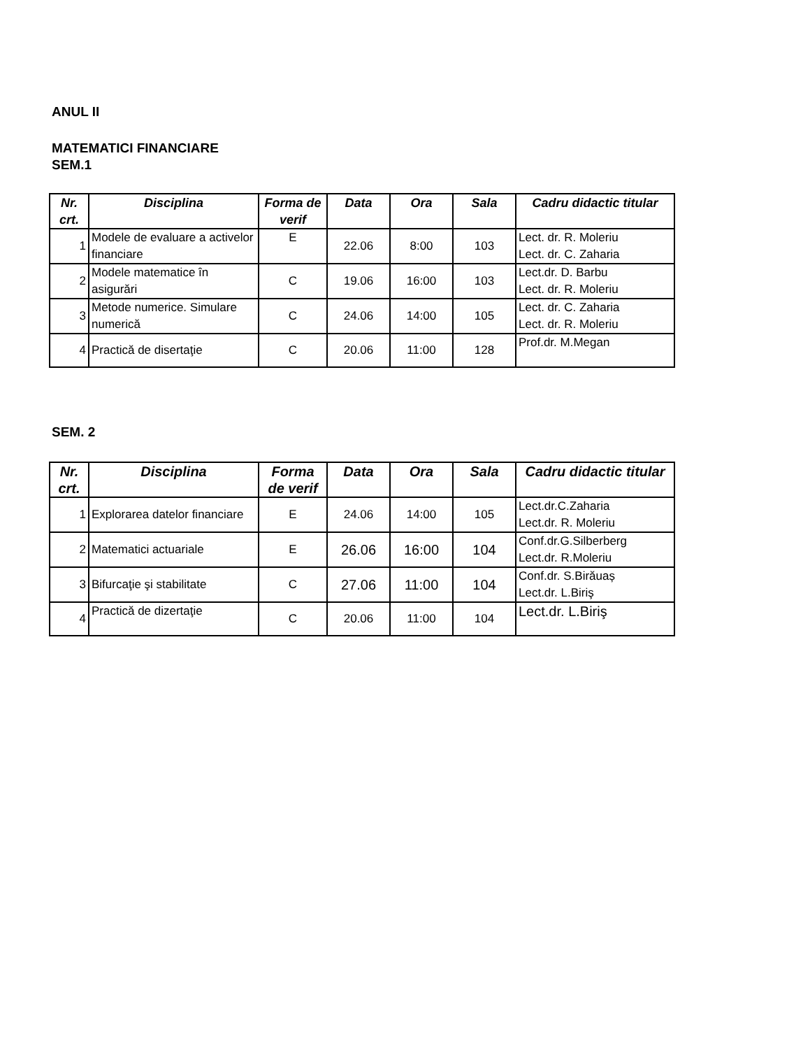ANUL II
MATEMATICI FINANCIARE
SEM.1
| Nr. crt. | Disciplina | Forma de verif | Data | Ora | Sala | Cadru didactic titular |
| --- | --- | --- | --- | --- | --- | --- |
| 1 | Modele de evaluare a activelor financiare | E | 22.06 | 8:00 | 103 | Lect. dr. R. Moleriu Lect. dr. C. Zaharia |
| 2 | Modele matematice în asigurări | C | 19.06 | 16:00 | 103 | Lect.dr. D. Barbu Lect. dr. R. Moleriu |
| 3 | Metode numerice. Simulare numerică | C | 24.06 | 14:00 | 105 | Lect. dr. C. Zaharia Lect. dr. R. Moleriu |
| 4 | Practică de disertaţie | C | 20.06 | 11:00 | 128 | Prof.dr. M.Megan |
SEM. 2
| Nr. crt. | Disciplina | Forma de verif | Data | Ora | Sala | Cadru didactic titular |
| --- | --- | --- | --- | --- | --- | --- |
| 1 | Explorarea datelor financiare | E | 24.06 | 14:00 | 105 | Lect.dr.C.Zaharia Lect.dr. R. Moleriu |
| 2 | Matematici actuariale | E | 26.06 | 16:00 | 104 | Conf.dr.G.Silberberg Lect.dr. R.Moleriu |
| 3 | Bifurcaţie şi stabilitate | C | 27.06 | 11:00 | 104 | Conf.dr. S.Birăuaș Lect.dr. L.Biriş |
| 4 | Practică de dizertaţie | C | 20.06 | 11:00 | 104 | Lect.dr. L.Biriş |